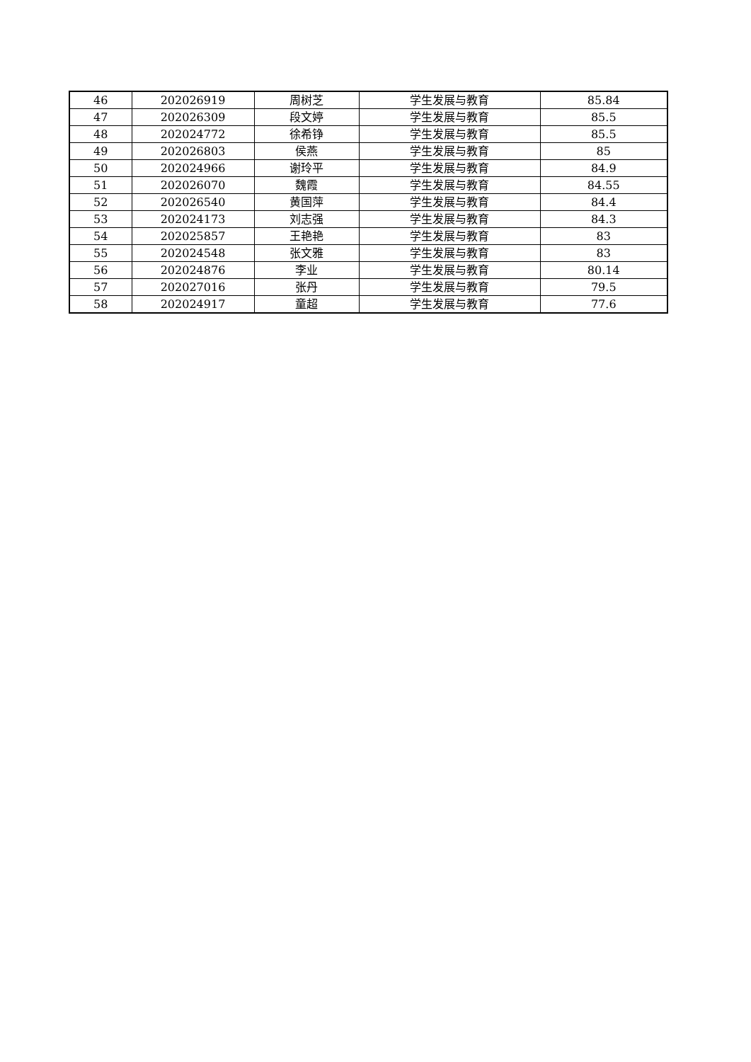| 46 | 202026919 | 周树芝 | 学生发展与教育 | 85.84 |
| 47 | 202026309 | 段文婷 | 学生发展与教育 | 85.5 |
| 48 | 202024772 | 徐希铮 | 学生发展与教育 | 85.5 |
| 49 | 202026803 | 侯燕 | 学生发展与教育 | 85 |
| 50 | 202024966 | 谢玲平 | 学生发展与教育 | 84.9 |
| 51 | 202026070 | 魏霞 | 学生发展与教育 | 84.55 |
| 52 | 202026540 | 黄国萍 | 学生发展与教育 | 84.4 |
| 53 | 202024173 | 刘志强 | 学生发展与教育 | 84.3 |
| 54 | 202025857 | 王艳艳 | 学生发展与教育 | 83 |
| 55 | 202024548 | 张文雅 | 学生发展与教育 | 83 |
| 56 | 202024876 | 李业 | 学生发展与教育 | 80.14 |
| 57 | 202027016 | 张丹 | 学生发展与教育 | 79.5 |
| 58 | 202024917 | 童超 | 学生发展与教育 | 77.6 |